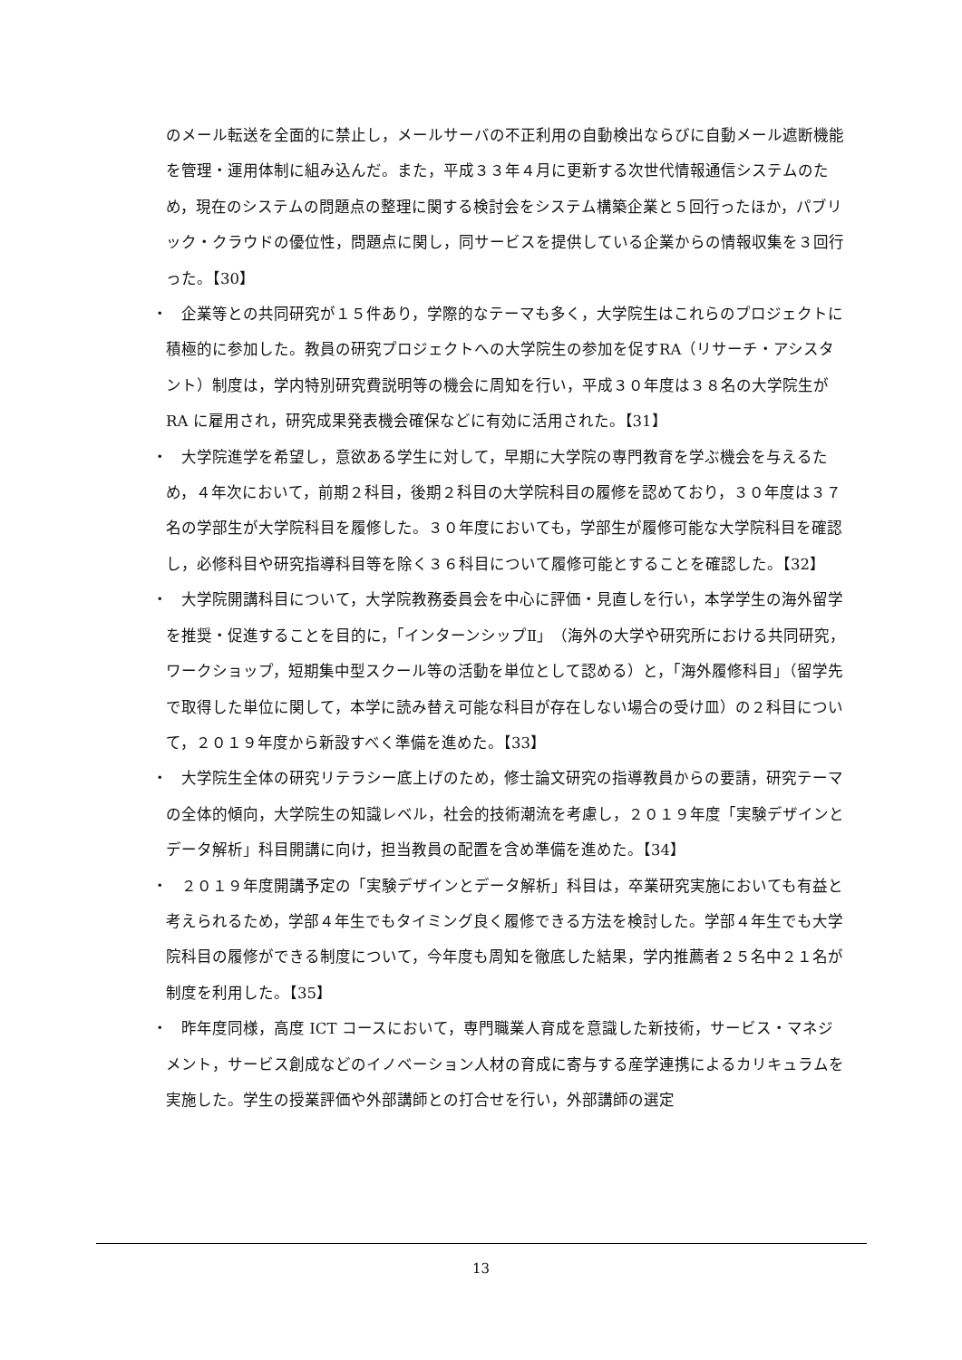のメール転送を全面的に禁止し，メールサーバの不正利用の自動検出ならびに自動メール遮断機能を管理・運用体制に組み込んだ。また，平成３３年４月に更新する次世代情報通信システムのため，現在のシステムの問題点の整理に関する検討会をシステム構築企業と５回行ったほか，パブリック・クラウドの優位性，問題点に関し，同サービスを提供している企業からの情報収集を３回行った。【30】
・　企業等との共同研究が１５件あり，学際的なテーマも多く，大学院生はこれらのプロジェクトに積極的に参加した。教員の研究プロジェクトへの大学院生の参加を促すRA（リサーチ・アシスタント）制度は，学内特別研究費説明等の機会に周知を行い，平成３０年度は３８名の大学院生が RA に雇用され，研究成果発表機会確保などに有効に活用された。【31】
・　大学院進学を希望し，意欲ある学生に対して，早期に大学院の専門教育を学ぶ機会を与えるため，４年次において，前期２科目，後期２科目の大学院科目の履修を認めており，３０年度は３７名の学部生が大学院科目を履修した。３０年度においても，学部生が履修可能な大学院科目を確認し，必修科目や研究指導科目等を除く３６科目について履修可能とすることを確認した。【32】
・　大学院開講科目について，大学院教務委員会を中心に評価・見直しを行い，本学学生の海外留学を推奨・促進することを目的に，「インターンシップⅡ」（海外の大学や研究所における共同研究，ワークショップ，短期集中型スクール等の活動を単位として認める）と，「海外履修科目」（留学先で取得した単位に関して，本学に読み替え可能な科目が存在しない場合の受け皿）の２科目について，２０１９年度から新設すべく準備を進めた。【33】
・　大学院生全体の研究リテラシー底上げのため，修士論文研究の指導教員からの要請，研究テーマの全体的傾向，大学院生の知識レベル，社会的技術潮流を考慮し，２０１９年度「実験デザインとデータ解析」科目開講に向け，担当教員の配置を含め準備を進めた。【34】
・　２０１９年度開講予定の「実験デザインとデータ解析」科目は，卒業研究実施においても有益と考えられるため，学部４年生でもタイミング良く履修できる方法を検討した。学部４年生でも大学院科目の履修ができる制度について，今年度も周知を徹底した結果，学内推薦者２５名中２１名が制度を利用した。【35】
・　昨年度同様，高度 ICT コースにおいて，専門職業人育成を意識した新技術，サービス・マネジメント，サービス創成などのイノベーション人材の育成に寄与する産学連携によるカリキュラムを実施した。学生の授業評価や外部講師との打合せを行い，外部講師の選定
13